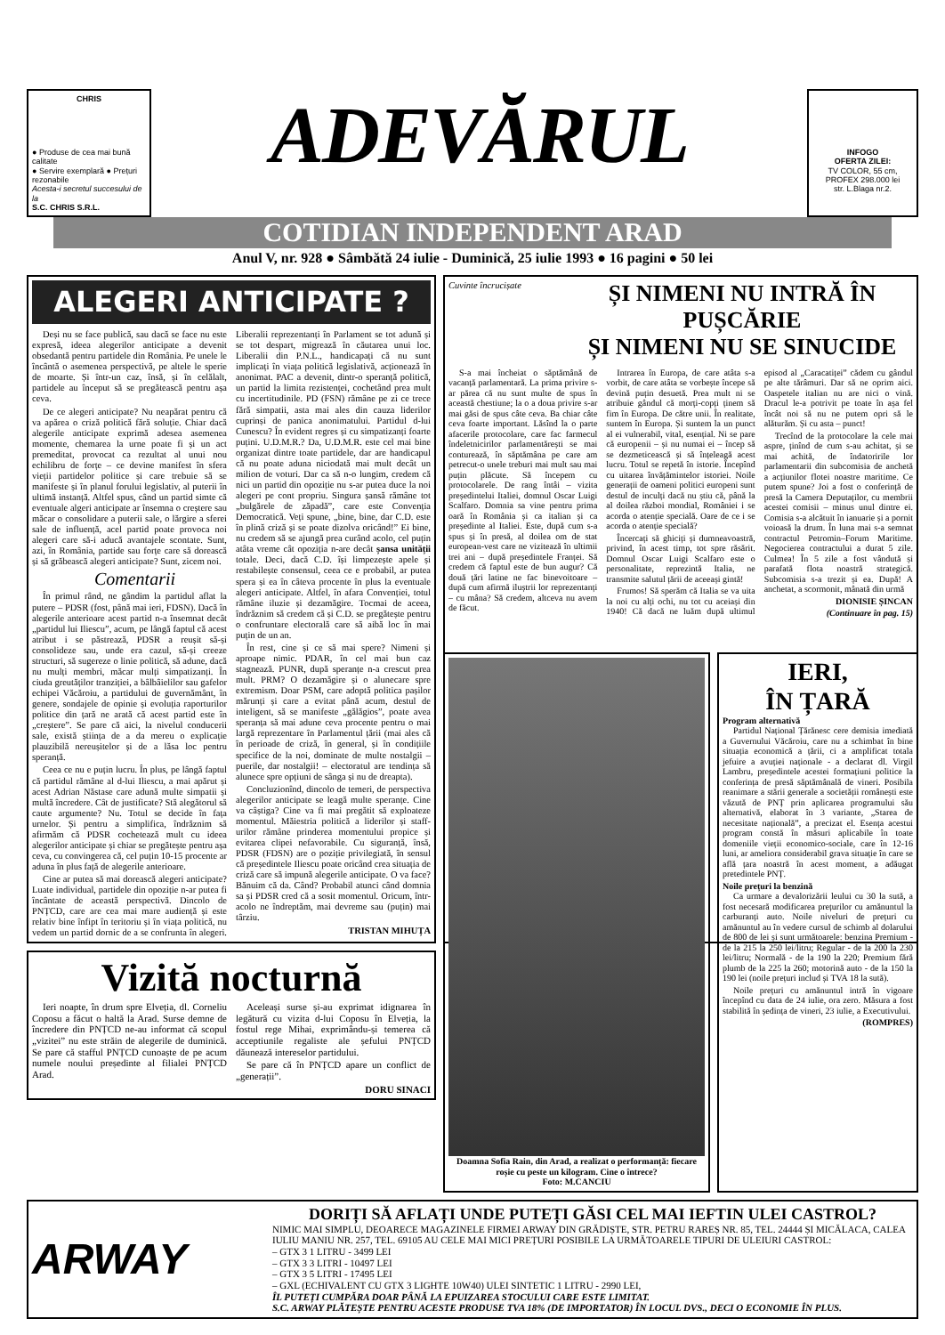CHRIS
● Produse de cea mai bună calitate
● Servire exemplară ● Prețuri rezonabile
Acesta-i secretul succesului de la
S.C. CHRIS S.R.L.
ADEVĂRUL
INFOGO
OFERTA ZILEI:
TV COLOR, 55 cm, PROFEX 298.000 lei
str. L.Blaga nr.2.
COTIDIAN INDEPENDENT ARAD
Anul V, nr. 928 ● Sâmbătă 24 iulie - Duminică, 25 iulie 1993 ● 16 pagini ● 50 lei
ALEGERI ANTICIPATE ?
Deși nu se face publică, sau dacă se face nu este expresă, ideea alegerilor anticipate a devenit obsedantă pentru partidele din România. Pe unele le încântă o asemenea perspectivă, pe altele le sperie de moarte. Și într-un caz, însă, și în celălalt, partidele au început să se pregătească pentru așa ceva.
De ce alegeri anticipate? Nu neapărat pentru că va apărea o criză politică fără soluție. Chiar dacă alegerile anticipate exprimă adesea asemenea momente, chemarea la urne poate fi și un act premeditat, provocat ca rezultat al unui nou echilibru de forțe – ce devine manifest în sfera vieții partidelor politice și care trebuie să se manifeste și în planul forului legislativ, al puterii în ultimă instanță. Altfel spus, când un partid simte că eventuale algeri anticipate ar însemna o creștere sau măcar o consolidare a puterii sale, o lărgire a sferei sale de influență, acel partid poate provoca noi alegeri care să-i aducă avantajele scontate. Sunt, azi, în România, partide sau forțe care să dorească și să grăbească alegeri anticipate? Sunt, zicem noi.
Comentarii
În primul rând, ne gândim la partidul aflat la putere – PDSR (fost, până mai ieri, FDSN). Dacă în alegerile anterioare acest partid n-a însemnat decât „partidul lui Iliescu”, acum, pe lângă faptul că acest atribut i se păstrează, PDSR a reușit să-și consolideze sau, unde era cazul, să-și creeze structuri, să sugereze o linie politică, să adune, dacă nu mulți membri, măcar mulți simpatizanți. În ciuda greutăților tranziției, a bâlbâielilor sau gafelor echipei Văcăroiu, a partidului de guvernământ, în genere, sondajele de opinie și evoluția raporturilor politice din țară ne arată că acest partid este în „creștere”. Se pare că aici, la nivelul conducerii sale, există știința de a da mereu o explicație plauzibilă nereușitelor și de a lăsa loc pentru speranță.
Ceea ce nu e puțin lucru. În plus, pe lângă faptul că partidul rămâne al d-lui Iliescu, a mai apărut și acest Adrian Năstase care adună multe simpatii și multă încredere. Cât de justificate? Stă alegătorul să caute argumente? Nu. Totul se decide în fața urnelor. Și pentru a simplifica, îndrăznim să afirmăm că PDSR cochetează mult cu ideea alegerilor anticipate și chiar se pregătește pentru așa ceva, cu convingerea că, cel puțin 10-15 procente ar aduna în plus față de alegerile anterioare.
Cine ar putea să mai dorească alegeri anticipate? Luate individual, partidele din opoziție n-ar putea fi încântate de această perspectivă. Dincolo de PNȚCD, care are cea mai mare audiență și este relativ bine înfipt în teritoriu și în viața politică, nu vedem un partid dornic de a se confrunta în alegeri. Liberalii reprezentanți în Parlament se tot adună și se tot despart, migrează în căutarea unui loc. Liberalii din P.N.L., handicapați că nu sunt implicați în viața politică legislativă, acționează în anonimat. PAC a devenit, dintr-o speranță politică, un partid la limita rezistenței, cochetând prea mult cu incertitudinile. PD (FSN) rămâne pe zi ce trece fără simpatii, asta mai ales din cauza liderilor cuprinși de panica anonimatului. Partidul d-lui Cunescu? În evident regres și cu simpatizanți foarte puțini. U.D.M.R.? Da, U.D.M.R. este cel mai bine organizat dintre toate partidele, dar are handicapul că nu poate aduna niciodată mai mult decât un milion de voturi. Dar ca să n-o lungim, credem că nici un partid din opoziție nu s-ar putea duce la noi alegeri pe cont propriu. Singura șansă rămâne tot „bulgărele de zăpadă”, care este Convenția Democratică. Veți spune, „bine, bine, dar C.D. este în plină criză și se poate dizolva oricând!” Ei bine, nu credem să se ajungă prea curând acolo, cel puțin atâta vreme cât opoziția n-are decât șansa unității totale. Deci, dacă C.D. își limpezește apele și restabilește consensul, ceea ce e probabil, ar putea spera și ea în câteva procente în plus la eventuale alegeri anticipate. Altfel, în afara Convenției, totul rămâne iluzie și dezamăgire. Tocmai de aceea, îndrăznim să credem că și C.D. se pregătește pentru o confruntare electorală care să aibă loc în mai puțin de un an.
În rest, cine și ce să mai spere? Nimeni și aproape nimic. PDAR, în cel mai bun caz stagnează. PUNR, după speranțe n-a crescut prea mult. PRM? O dezamăgire și o alunecare spre extremism. Doar PSM, care adoptă politica pașilor mărunți și care a evitat până acum, destul de inteligent, să se manifeste „gălăgios”, poate avea speranța să mai adune ceva procente pentru o mai largă reprezentare în Parlamentul țării (mai ales că în perioade de criză, în general, și în condițiile specifice de la noi, dominate de multe nostalgii – puerile, dar nostalgii! – electoratul are tendința să alunece spre opțiuni de sânga și nu de dreapta).
Concluzionînd, dincolo de temeri, de perspectiva alegerilor anticipate se leagă multe speranțe. Cine va câștiga? Cine va fi mai pregătit să exploateze momentul. Măiestria politică a liderilor și staff-urilor rămâne prinderea momentului propice și evitarea clipei nefavorabile. Cu siguranță, însă, PDSR (FDSN) are o poziție privilegiată, în sensul că președintele Iliescu poate oricând crea situația de criză care să impună alegerile anticipate. O va face? Bănuim că da. Când? Probabil atunci când domnia sa și PDSR cred că a sosit momentul. Oricum, într-acolo ne îndreptăm, mai devreme sau (puțin) mai târziu.
TRISTAN MIHUȚA
Cuvinte încrucișate
ȘI NIMENI NU INTRĂ ÎN PUȘCĂRIE
ȘI NIMENI NU SE SINUCIDE
S-a mai încheiat o săptămână de vacanță parlamentară. La prima privire s-ar părea că nu sunt multe de spus în această chestiune; la o a doua privire s-ar mai găsi de spus câte ceva. Ba chiar câte ceva foarte important. Lăsînd la o parte afacerile protocolare, care fac farmecul îndeletnicirilor parlamentărești se mai conturează, în săptămâna pe care am petrecut-o unele treburi mai mult sau mai puțin plăcute. Să începem cu protocolarele. De rang întâi – vizita președintelui Italiei, domnul Oscar Luigi Scalfaro. Domnia sa vine pentru prima oară în România și ca italian și ca președinte al Italiei. Este, după cum s-a spus și în presă, al doilea om de stat european-vest care ne vizitează în ultimii trei ani – după președintele Franței. Să credem că faptul este de bun augur? Că două țări latine ne fac binevoitoare – după cum afirmă iluștrii lor reprezentanți – cu mâna? Să credem, altceva nu avem de făcut.
Intrarea în Europa, de care atâta s-a vorbit, de care atâta se vorbește începe să devină puțin desuetă. Prea mult ni se atribuie gândul că morți-copți ținem să fim în Europa. De către unii. În realitate, suntem în Europa. Și suntem la un punct al ei vulnerabil, vital, esențial. Ni se pare că europenii – și nu numai ei – încep să se dezmeticească și să înțeleagă acest lucru. Totul se repetă în istorie. Începînd cu uitarea învățămintelor istoriei. Noile generații de oameni politici europeni sunt destul de inculți dacă nu știu că, până la al doilea război mondial, României i se acorda o atenție specială. Oare de ce i se acorda o atenție specială?
Încercați să ghiciți și dumneavoastră, privind, în acest timp, tot spre răsărit. Domnul Oscar Luigi Scalfaro este o personalitate, reprezintă Italia, ne transmite salutul țării de aceeași gintă!
Frumos! Să sperăm că Italia se va uita la noi cu alți ochi, nu tot cu aceiași din 1940! Că dacă ne luăm după ultimul episod al „Caracatiței” cădem cu gândul pe alte tărâmuri. Dar să ne oprim aici. Oaspetele italian nu are nici o vină. Dracul le-a potrivit pe toate în așa fel încât noi să nu ne putem opri să le alăturăm. Și cu asta – punct!
Trecînd de la protocolare la cele mai aspre, ținînd de cum s-au achitat, și se mai achită, de îndatoririle lor parlamentarii din subcomisia de anchetă a acțiunilor flotei noastre maritime. Ce putem spune? Joi a fost o conferință de presă la Camera Deputaților, cu membrii acestei comisii – minus unul dintre ei. Comisia s-a alcătuit în ianuarie și a pornit voioasă la drum. În luna mai s-a semnat contractul Petromin–Forum Maritime. Negocierea contractului a durat 5 zile. Culmea! În 5 zile a fost vândută și parafată flota noastră strategică. Subcomisia s-a trezit și ea. După! A anchetat, a scormonit, mânată din urmă
DIONISIE ȘINCAN
(Continuare în pag. 15)
Vizită nocturnă
Ieri noapte, în drum spre Elveția, dl. Corneliu Coposu a făcut o haltă la Arad. Surse demne de încredere din PNȚCD ne-au informat că scopul „vizitei” nu este străin de alegerile de duminică. Se pare că stafful PNȚCD cunoaște de pe acum numele noului președinte al filialei PNȚCD Arad.
Aceleași surse și-au exprimat idignarea în legătură cu vizita d-lui Coposu în Elveția, la fostul rege Mihai, exprimându-și temerea că acceptiunile regaliste ale șefului PNȚCD dăunează intereselor partidului.
Se pare că în PNȚCD apare un conflict de „generații”.
DORU SINACI
Doamna Sofia Rain, din Arad, a realizat o performanță: fiecare roșie cu peste un kilogram. Cine o întrece?
Foto: M.CANCIU
IERI,
ÎN ȚARĂ
Program alternativă
Partidul Național Țărănesc cere demisia imediată a Guvernului Văcăroiu, care nu a schimbat în bine situația economică a țării, ci a amplificat totala jefuire a avuției naționale - a declarat dl. Virgil Lambru, președintele acestei formațiuni politice la conferința de presă săptămânală de vineri. Posibila reanimare a stării generale a societății românești este văzută de PNȚ prin aplicarea programului său alternativă, elaborat în 3 variante, „Starea de necesitate națională”, a precizat el. Esența acestui program constă în măsuri aplicabile în toate domeniile vieții economico-sociale, care în 12-16 luni, ar ameliora considerabil grava situație în care se află țara noastră în acest moment, a adăugat pretedintele PNȚ.
Noile prețuri la benzină
Ca urmare a devalorizării leului cu 30 la sută, a fost necesară modificarea prețurilor cu amănuntul la carburanți auto. Noile niveluri de prețuri cu amănuntul au în vedere cursul de schimb al dolarului de 800 de lei și sunt următoarele: benzina Premium - de la 215 la 250 lei/litru; Regular - de la 200 la 230 lei/litru; Normală - de la 190 la 220; Premium fără plumb de la 225 la 260; motorină auto - de la 150 la 190 lei (noile prețuri includ și TVA 18 la sută).
Noile prețuri cu amănuntul intră în vigoare începînd cu data de 24 iulie, ora zero. Măsura a fost stabilită în ședința de vineri, 23 iulie, a Executivului.
(ROMPRES)
ARWAY
DORIȚI SĂ AFLAȚI UNDE PUTEȚI GĂSI CEL MAI IEFTIN ULEI CASTROL?
NIMIC MAI SIMPLU, DEOARECE MAGAZINELE FIRMEI ARWAY DIN GRĂDIȘTE, STR. PETRU RAREȘ NR. 85, TEL. 24444 ȘI MICĂLACA, CALEA IULIU MANIU NR. 257, TEL. 69105 AU CELE MAI MICI PREȚURI POSIBILE LA URMĂTOARELE TIPURI DE ULEIURI CASTROL:
– GTX 3 1 LITRU - 3499 LEI
– GTX 3 3 LITRI - 10497 LEI
– GTX 3 5 LITRI - 17495 LEI
– GXL (ECHIVALENT CU GTX 3 LIGHTE 10W40) ULEI SINTETIC 1 LITRU - 2990 LEI,
ÎL PUTEȚI CUMPĂRA DOAR PÂNĂ LA EPUIZAREA STOCULUI CARE ESTE LIMITAT.
S.C. ARWAY PLĂTEȘTE PENTRU ACESTE PRODUSE TVA 18% (DE IMPORTATOR) ÎN LOCUL DVS., DECI O ECONOMIE ÎN PLUS.